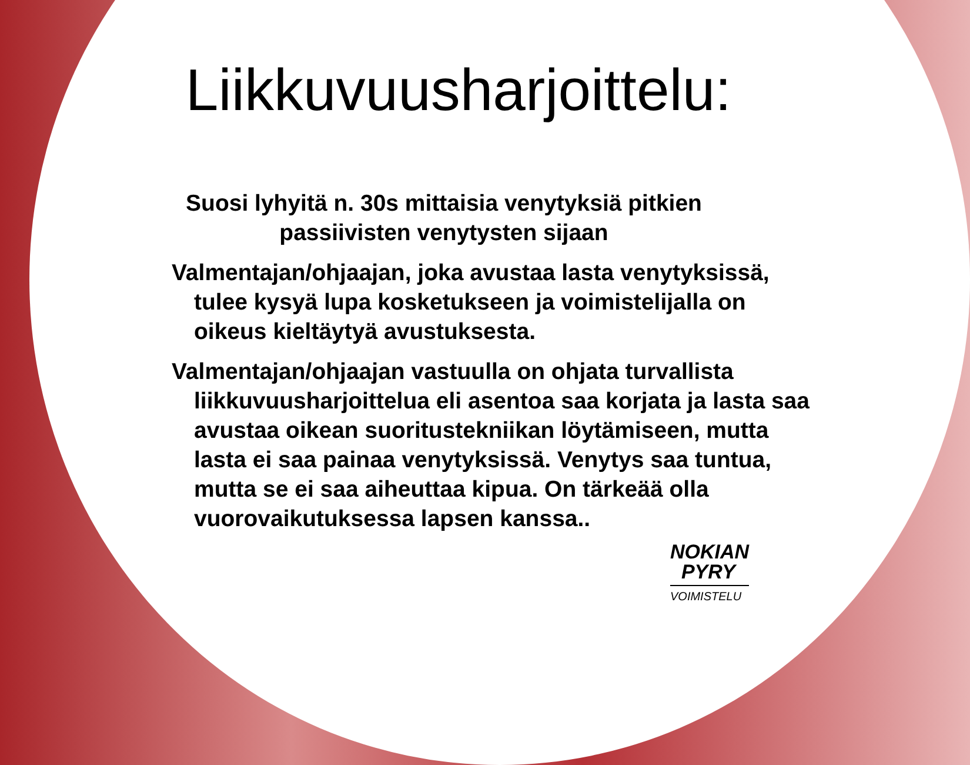Liikkuvuusharjoittelu:
Suosi lyhyitä n. 30s mittaisia venytyksiä pitkien passiivisten venytysten sijaan
Valmentajan/ohjaajan, joka avustaa lasta venytyksissä, tulee kysyä lupa kosketukseen ja voimistelijalla on oikeus kieltäytyä avustuksesta.
Valmentajan/ohjaajan vastuulla on ohjata turvallista liikkuvuusharjoittelua eli asentoa saa korjata ja lasta saa avustaa oikean suoritustekniikan löytämiseen, mutta lasta ei saa painaa venytyksissä. Venytys saa tuntua, mutta se ei saa aiheuttaa kipua. On tärkeää olla vuorovaikutuksessa lapsen kanssa..
NOKIAN
PYRY
VOIMISTELU